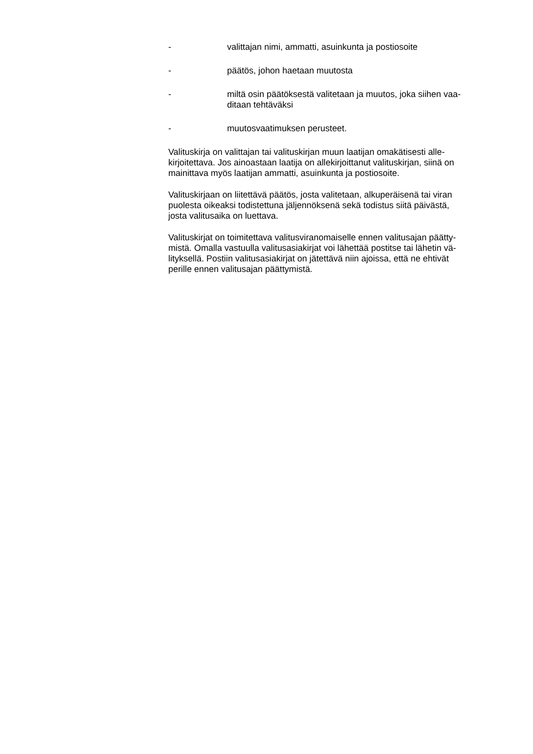- valittajan nimi, ammatti, asuinkunta ja postiosoite
- päätös, johon haetaan muutosta
- miltä osin päätöksestä valitetaan ja muutos, joka siihen vaa-
ditaan tehtäväksi
- muutosvaatimuksen perusteet.
Valituskirja on valittajan tai valituskirjan muun laatijan omakätisesti alle-
kirjoitettava. Jos ainoastaan laatija on allekirjoittanut valituskirjan, siinä on
mainittava myös laatijan ammatti, asuinkunta ja postiosoite.
Valituskirjaan on liitettävä päätös, josta valitetaan, alkuperäisenä tai viran
puolesta oikeaksi todistettuna jäljennöksenä sekä todistus siitä päivästä,
josta valitusaika on luettava.
Valituskirjat on toimitettava valitusviranomaiselle ennen valitusajan päätty-
mistä. Omalla vastuulla valitusasiakirjat voi lähettää postitse tai lähetin vä-
lityksellä. Postiin valitusasiakirjat on jätettävä niin ajoissa, että ne ehtivät
perille ennen valitusajan päättymistä.